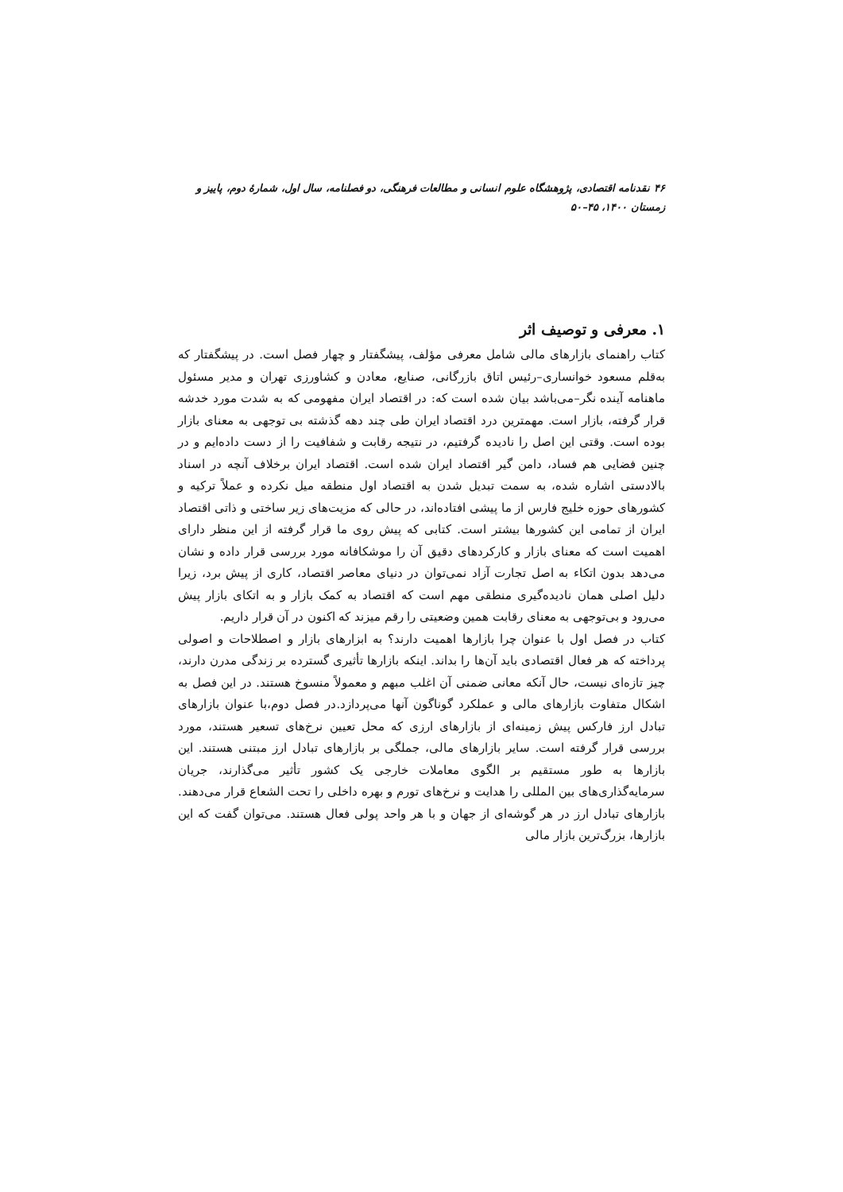۴۶ نقدنامه اقتصادی، پژوهشگاه علوم انسانی و مطالعات فرهنگی، دو فصلنامه، سال اول، شمارهٔ دوم، پاییز و زمستان ۱۴۰۰، ۴۵–۵۰
۱. معرفی و توصیف اثر
کتاب راهنمای بازارهای مالی شامل معرفی مؤلف، پیشگفتار و چهار فصل است. در پیشگفتار که به‌قلم مسعود خوانساری–رئیس اتاق بازرگانی، صنایع، معادن و کشاورزی تهران و مدیر مسئول ماهنامه آینده نگر–می‌باشد بیان شده است که: در اقتصاد ایران مفهومی که به شدت مورد خدشه قرار گرفته، بازار است. مهمترین درد اقتصاد ایران طی چند دهه گذشته بی توجهی به معنای بازار بوده است. وقتی این اصل را نادیده گرفتیم، در نتیجه رقابت و شفافیت را از دست داده‌ایم و در چنین فضایی هم فساد، دامن گیر اقتصاد ایران شده است. اقتصاد ایران برخلاف آنچه در اسناد بالادستی اشاره شده، به سمت تبدیل شدن به اقتصاد اول منطقه میل نکرده و عملاً ترکیه و کشورهای حوزه خلیج فارس از ما پیشی افتاده‌اند، در حالی که مزیت‌های زیر ساختی و ذاتی اقتصاد ایران از تمامی این کشورها بیشتر است. کتابی که پیش روی ما قرار گرفته از این منظر دارای اهمیت است که معنای بازار و کارکردهای دقیق آن را موشکافانه مورد بررسی قرار داده و نشان می‌دهد بدون اتکاء به اصل تجارت آزاد نمی‌توان در دنیای معاصر اقتصاد، کاری از پیش برد، زیرا دلیل اصلی همان نادیده‌گیری منطقی مهم است که اقتصاد به کمک بازار و به اتکای بازار پیش می‌رود و بی‌توجهی به معنای رقابت همین وضعیتی را رقم میزند که اکنون در آن قرار داریم.
کتاب در فصل اول با عنوان چرا بازارها اهمیت دارند؟ به ابزارهای بازار و اصطلاحات و اصولی پرداخته که هر فعال اقتصادی باید آن‌ها را بداند. اینکه بازارها تأثیری گسترده بر زندگی مدرن دارند، چیز تازه‌ای نیست، حال آنکه معانی ضمنی آن اغلب مبهم و معمولاً منسوخ هستند. در این فصل به اشکال متفاوت بازارهای مالی و عملکرد گوناگون آنها می‌پردازد.در فصل دوم،با عنوان بازارهای تبادل ارز فارکس پیش زمینه‌ای از بازارهای ارزی که محل تعیین نرخ‌های تسعیر هستند، مورد بررسی قرار گرفته است. سایر بازارهای مالی، جملگی بر بازارهای تبادل ارز مبتنی هستند. این بازارها به طور مستقیم بر الگوی معاملات خارجی یک کشور تأثیر می‌گذارند، جریان سرمایه‌گذاری‌های بین المللی را هدایت و نرخ‌های تورم و بهره داخلی را تحت الشعاع قرار می‌دهند. بازارهای تبادل ارز در هر گوشه‌ای از جهان و با هر واحد پولی فعال هستند. می‌توان گفت که این بازارها، بزرگ‌ترین بازار مالی